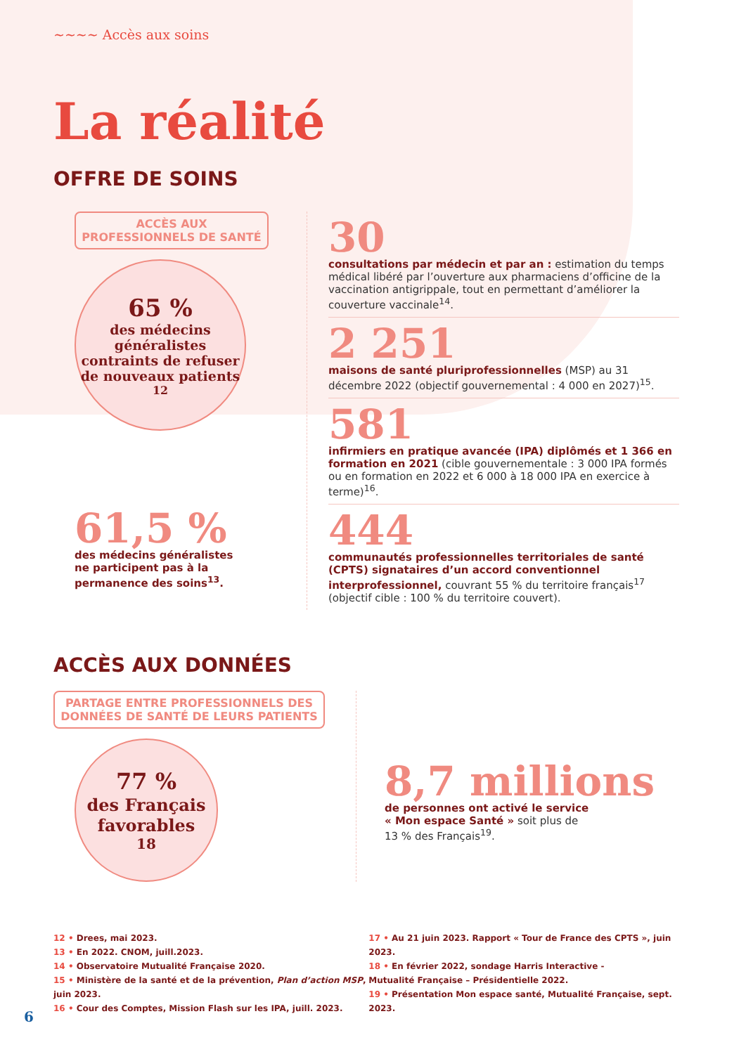~~~~ Accès aux soins
La réalité
OFFRE DE SOINS
ACCÈS AUX PROFESSIONNELS DE SANTÉ
65 %
des médecins généralistes contraints de refuser de nouveaux patients<sup>12</sup>
61,5 %
des médecins généralistes
ne participent pas à la
permanence des soins<sup>13</sup>.
30
consultations par médecin et par an : estimation du temps médical libéré par l’ouverture aux pharmaciens d’officine de la vaccination antigrippale, tout en permettant d’améliorer la couverture vaccinale<sup>14</sup>.
2 251
maisons de santé pluriprofessionnelles (MSP) au 31 décembre 2022 (objectif gouvernemental : 4 000 en 2027)<sup>15</sup>.
581
infirmiers en pratique avancée (IPA) diplômés et 1 366 en formation en 2021 (cible gouvernementale : 3 000 IPA formés ou en formation en 2022 et 6 000 à 18 000 IPA en exercice à terme)<sup>16</sup>.
444
communautés professionnelles territoriales de santé (CPTS) signataires d’un accord conventionnel interprofessionnel, couvrant 55 % du territoire français<sup>17</sup> (objectif cible : 100 % du territoire couvert).
ACCÈS AUX DONNÉES
PARTAGE ENTRE PROFESSIONNELS DES DONNÉES DE SANTÉ DE LEURS PATIENTS
77 %
des Français favorables<sup>18</sup>
8,7 millions
de personnes ont activé le service
« Mon espace Santé » soit plus de
13 % des Français<sup>19</sup>.
12 • Drees, mai 2023.
13 • En 2022. CNOM, juill.2023.
14 • Observatoire Mutualité Française 2020.
15 • Ministère de la santé et de la prévention, Plan d’action MSP, juin 2023.
16 • Cour des Comptes, Mission Flash sur les IPA, juill. 2023.
17 • Au 21 juin 2023. Rapport « Tour de France des CPTS », juin 2023.
18 • En février 2022, sondage Harris Interactive -
Mutualité Française – Présidentielle 2022.
19 • Présentation Mon espace santé, Mutualité Française, sept. 2023.
6